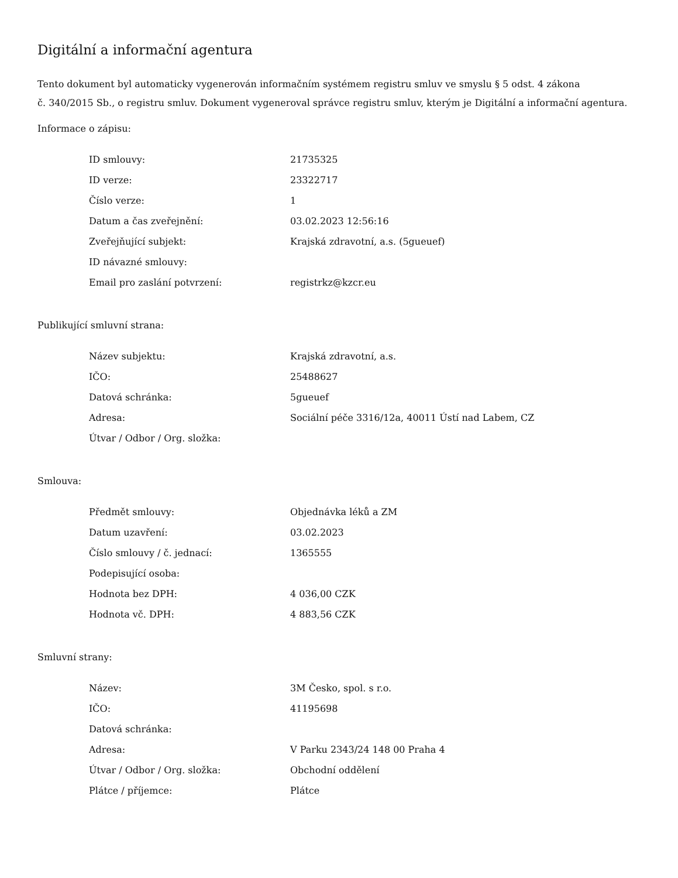Digitální a informační agentura
Tento dokument byl automaticky vygenerován informačním systémem registru smluv ve smyslu § 5 odst. 4 zákona
č. 340/2015 Sb., o registru smluv. Dokument vygeneroval správce registru smluv, kterým je Digitální a informační agentura.
Informace o zápisu:
| ID smlouvy: | 21735325 |
| ID verze: | 23322717 |
| Číslo verze: | 1 |
| Datum a čas zveřejnění: | 03.02.2023 12:56:16 |
| Zveřejňující subjekt: | Krajská zdravotní, a.s. (5gueuef) |
| ID návazné smlouvy: | |
| Email pro zaslání potvrzení: | registrkz@kzcr.eu |
Publikující smluvní strana:
| Název subjektu: | Krajská zdravotní, a.s. |
| IČO: | 25488627 |
| Datová schránka: | 5gueuef |
| Adresa: | Sociální péče 3316/12a, 40011 Ústí nad Labem, CZ |
| Útvar / Odbor / Org. složka: | |
Smlouva:
| Předmět smlouvy: | Objednávka léků a ZM |
| Datum uzavření: | 03.02.2023 |
| Číslo smlouvy / č. jednací: | 1365555 |
| Podepisující osoba: | |
| Hodnota bez DPH: | 4 036,00 CZK |
| Hodnota vč. DPH: | 4 883,56 CZK |
Smluvní strany:
| Název: | 3M Česko, spol. s r.o. |
| IČO: | 41195698 |
| Datová schránka: | |
| Adresa: | V Parku 2343/24 148 00 Praha 4 |
| Útvar / Odbor / Org. složka: | Obchodní oddělení |
| Plátce / příjemce: | Plátce |